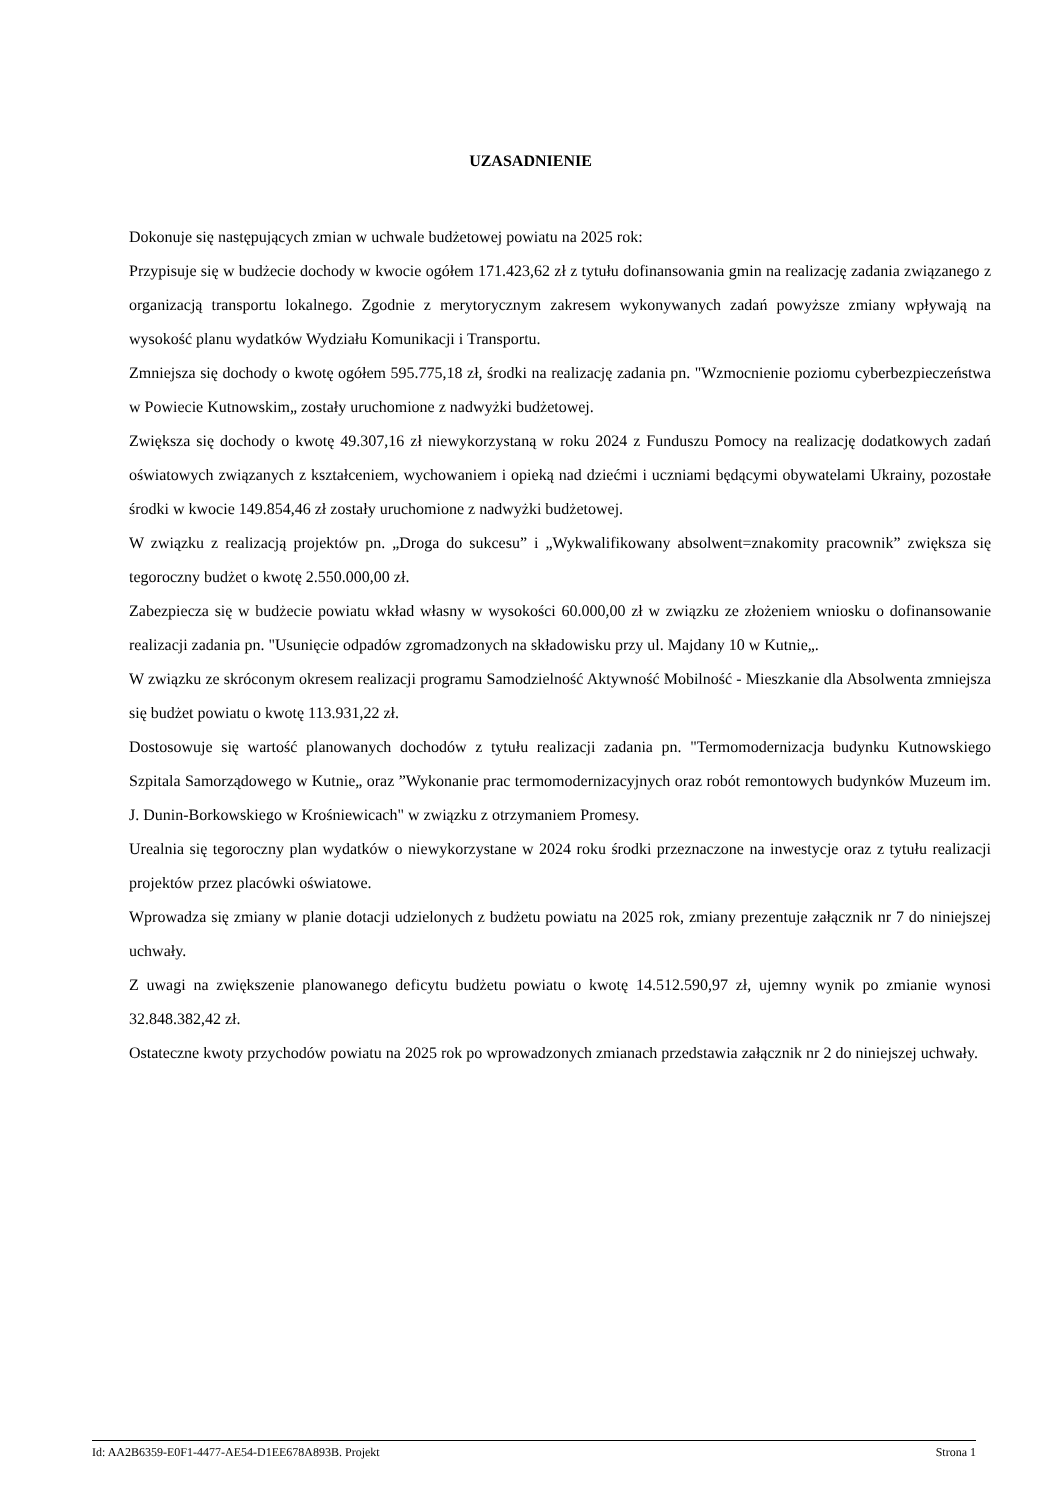UZASADNIENIE
Dokonuje się następujących zmian w uchwale budżetowej powiatu na 2025 rok:
Przypisuje się w budżecie dochody w kwocie ogółem 171.423,62 zł z tytułu dofinansowania gmin na realizację zadania związanego z organizacją transportu lokalnego. Zgodnie z merytorycznym zakresem wykonywanych zadań powyższe zmiany wpływają na wysokość planu wydatków Wydziału Komunikacji i Transportu.
Zmniejsza się dochody o kwotę ogółem 595.775,18 zł, środki na realizację zadania pn. "Wzmocnienie poziomu cyberbezpieczeństwa w Powiecie Kutnowskim„ zostały uruchomione z nadwyżki budżetowej.
Zwiększa się dochody o kwotę 49.307,16 zł niewykorzystaną w roku 2024 z Funduszu Pomocy na realizację dodatkowych zadań oświatowych związanych z kształceniem, wychowaniem i opieką nad dziećmi i uczniami będącymi obywatelami Ukrainy, pozostałe środki w kwocie 149.854,46 zł zostały uruchomione z nadwyżki budżetowej.
W związku z realizacją projektów pn. „Droga do sukcesu” i „Wykwalifikowany absolwent=znakomity pracownik” zwiększa się tegoroczny budżet o kwotę 2.550.000,00 zł.
Zabezpiecza się w budżecie powiatu wkład własny w wysokości 60.000,00 zł w związku ze złożeniem wniosku o dofinansowanie realizacji zadania pn. "Usunięcie odpadów zgromadzonych na składowisku przy ul. Majdany 10 w Kutnie„.
W związku ze skróconym okresem realizacji programu Samodzielność Aktywność Mobilność - Mieszkanie dla Absolwenta zmniejsza się budżet powiatu o kwotę 113.931,22 zł.
Dostosowuje się wartość planowanych dochodów z tytułu realizacji zadania pn. "Termomodernizacja budynku Kutnowskiego Szpitala Samorządowego w Kutnie„ oraz ”Wykonanie prac termomodernizacyjnych oraz robót remontowych budynków Muzeum im. J. Dunin-Borkowskiego w Krośniewicach" w związku z otrzymaniem Promesy.
Urealnia się tegoroczny plan wydatków o niewykorzystane w 2024 roku środki przeznaczone na inwestycje oraz z tytułu realizacji projektów przez placówki oświatowe.
Wprowadza się zmiany w planie dotacji udzielonych z budżetu powiatu na 2025 rok, zmiany prezentuje załącznik nr 7 do niniejszej uchwały.
Z uwagi na zwiększenie planowanego deficytu budżetu powiatu o kwotę 14.512.590,97 zł, ujemny wynik po zmianie wynosi 32.848.382,42 zł.
Ostateczne kwoty przychodów powiatu na 2025 rok po wprowadzonych zmianach przedstawia załącznik nr 2 do niniejszej uchwały.
Id: AA2B6359-E0F1-4477-AE54-D1EE678A893B. Projekt Strona 1